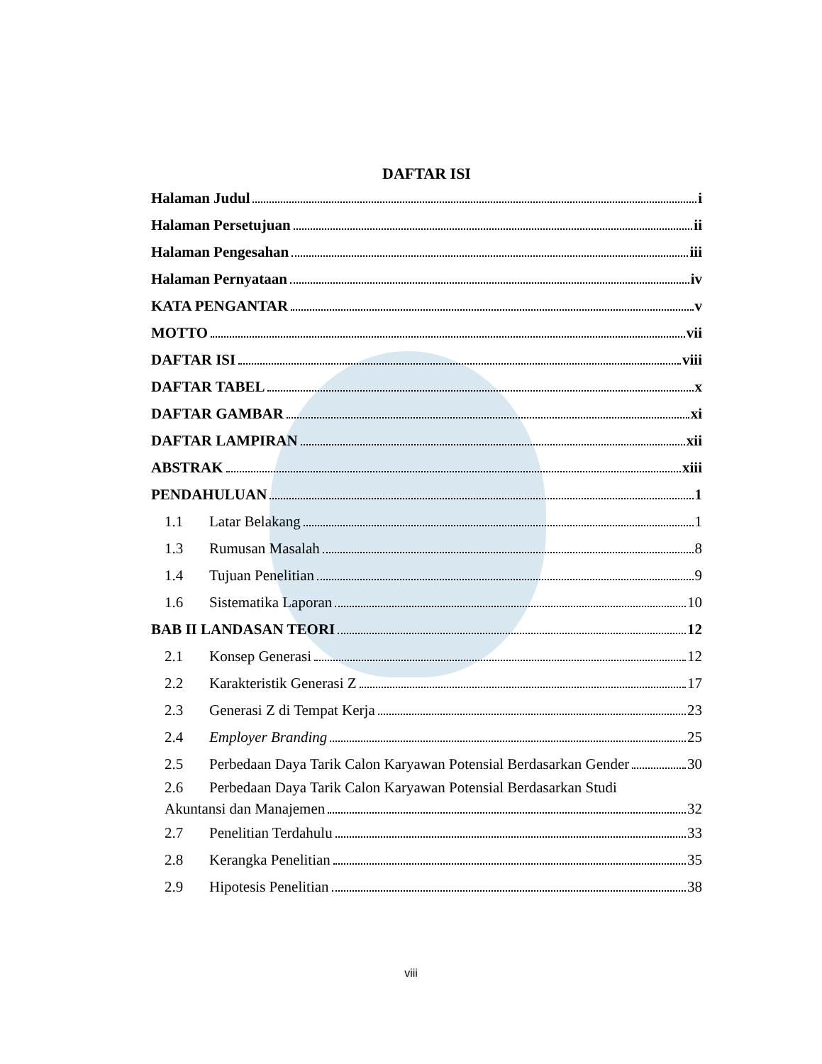DAFTAR ISI
Halaman Judul i
Halaman Persetujuan ii
Halaman Pengesahan iii
Halaman Pernyataan iv
KATA PENGANTAR v
MOTTO vii
DAFTAR ISI viii
DAFTAR TABEL x
DAFTAR GAMBAR xi
DAFTAR LAMPIRAN xii
ABSTRAK xiii
PENDAHULUAN 1
1.1 Latar Belakang 1
1.3 Rumusan Masalah 8
1.4 Tujuan Penelitian 9
1.6 Sistematika Laporan 10
BAB II LANDASAN TEORI 12
2.1 Konsep Generasi 12
2.2 Karakteristik Generasi Z 17
2.3 Generasi Z di Tempat Kerja 23
2.4 Employer Branding 25
2.5 Perbedaan Daya Tarik Calon Karyawan Potensial Berdasarkan Gender 30
2.6 Perbedaan Daya Tarik Calon Karyawan Potensial Berdasarkan Studi
Akuntansi dan Manajemen 32
2.7 Penelitian Terdahulu 33
2.8 Kerangka Penelitian 35
2.9 Hipotesis Penelitian 38
viii